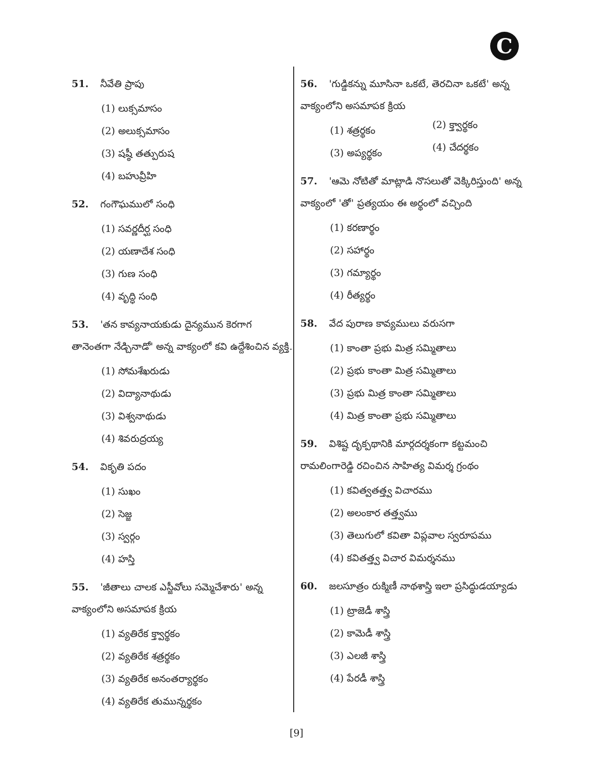C
51. నీవేతి ప్రాపు
(1) లుక్సమాసం
(2) అలుక్సమాసం
(3) షష్ఠీ తత్పురుష
(4) బహువ్రీహి
52. గంగౌఘములో సంధి
(1) సవర్ణదీర్ఘ సంధి
(2) యణాదేశ సంధి
(3) గుణ సంధి
(4) వృద్ధి సంధి
53. 'తన కావ్యనాయకుడు దైన్యమున కెరగాగ తానెంతగా నేడ్చినాడో' అన్న వాక్యంలో కవి ఉద్దేశించిన వ్యక్తి.
(1) సోమశేఖరుడు
(2) విద్యానాథుడు
(3) విశ్వనాథుడు
(4) శివరుద్రయ్య
54. వికృతి పదం
(1) సుఖం
(2) సెజ్జ
(3) స్వర్గం
(4) హస్తి
55. 'జీతాలు చాలక ఎస్జీవోలు సమ్మెచేశారు' అన్న వాక్యంలోని అసమాపక క్రియ
(1) వ్యతిరేక క్త్వార్థకం
(2) వ్యతిరేక శత్రర్థకం
(3) వ్యతిరేక అనంతర్యార్థకం
(4) వ్యతిరేక తుమున్నర్థకం
56. 'గుడ్డికన్ను మూసినా ఒకటే, తెరచినా ఒకటే' అన్న వాక్యంలోని అసమాపక క్రియ
(1) శత్రర్థకం
(2) క్త్వార్థకం
(3) అప్యర్థకం
(4) చేదర్థకం
57. 'ఆమె నోటితో మాట్లాడి నొసలుతో వెక్కిరిస్తుంది' అన్న వాక్యంలో 'తో' ప్రత్యయం ఈ అర్థంలో వచ్చింది
(1) కరణార్థం
(2) సహార్థం
(3) గమ్యార్థం
(4) రీత్యర్థం
58. వేద పురాణ కావ్యములు వరుసగా
(1) కాంతా ప్రభు మిత్ర సమ్మితాలు
(2) ప్రభు కాంతా మిత్ర సమ్మితాలు
(3) ప్రభు మిత్ర కాంతా సమ్మితాలు
(4) మిత్ర కాంతా ప్రభు సమ్మితాలు
59. విశిష్ట దృక్పథానికి మార్గదర్శకంగా కట్టమంచి రామలింగారెడ్డి రచించిన సాహిత్య విమర్శ గ్రంథం
(1) కవిత్వతత్త్వ విచారము
(2) అలంకార తత్త్వము
(3) తెలుగులో కవితా విప్లవాల స్వరూపము
(4) కవితత్త్వ విచార విమర్శనము
60. జలసూత్రం రుక్మిణీ నాథశాస్త్రి ఇలా ప్రసిద్ధుడయ్యాడు
(1) ట్రాజెడీ శాస్త్రి
(2) కామెడీ శాస్త్రి
(3) ఎలజీ శాస్త్రి
(4) పేరడీ శాస్త్రి
[9]